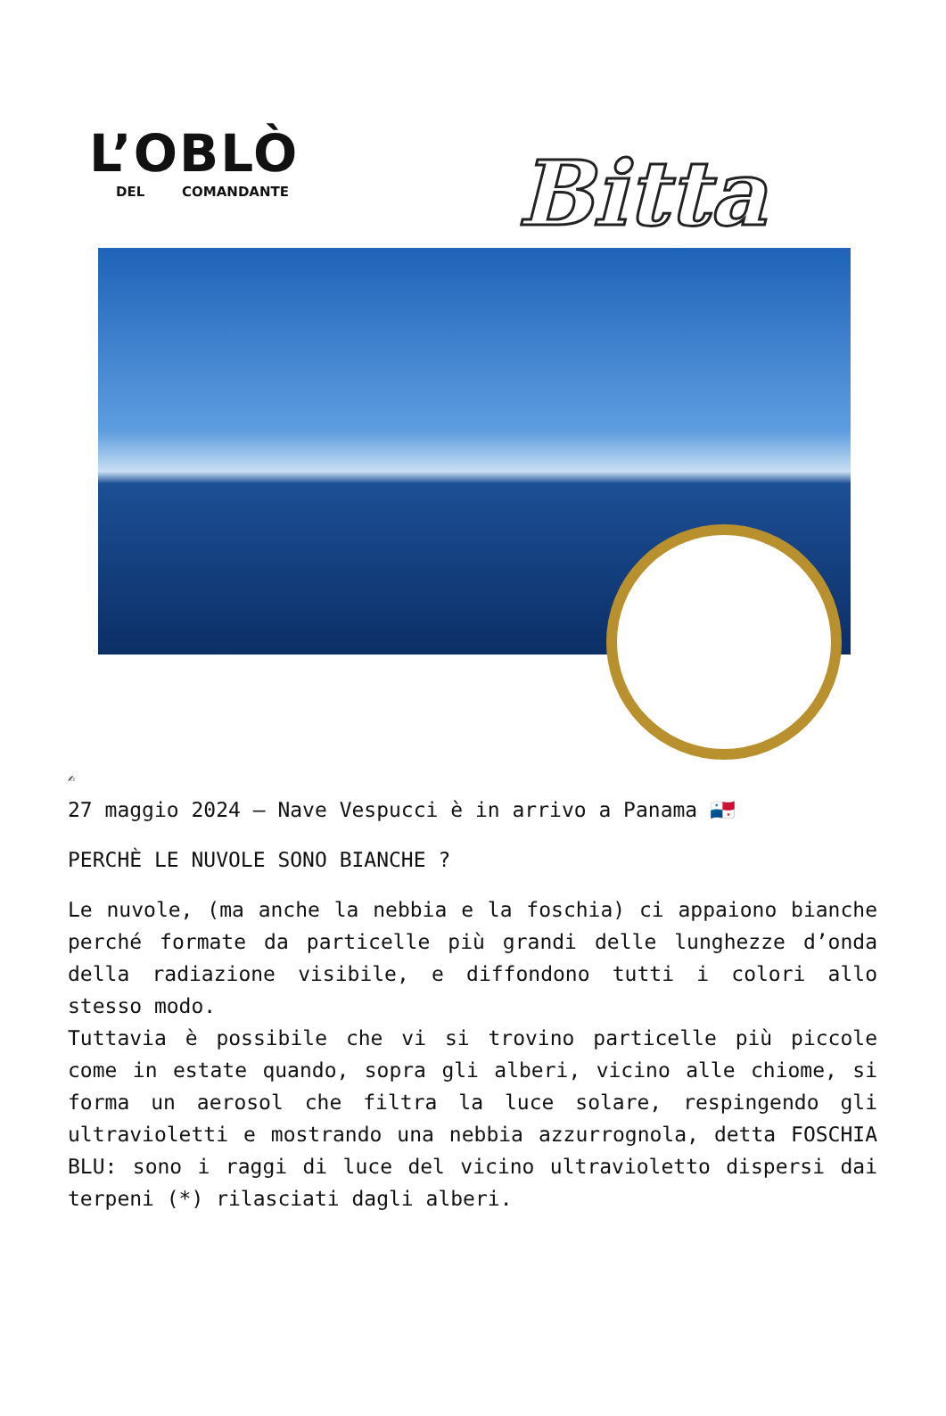L’OBLÒ
DEL COMANDANTE
Bitta
✍
27 maggio 2024 – Nave Vespucci è in arrivo a Panama 🇵🇦
PERCHÈ LE NUVOLE SONO BIANCHE ?
Le nuvole, (ma anche la nebbia e la foschia) ci appaiono bianche perché formate da particelle più grandi delle lunghezze d’onda della radiazione visibile, e diffondono tutti i colori allo stesso modo.
Tuttavia è possibile che vi si trovino particelle più piccole come in estate quando, sopra gli alberi, vicino alle chiome, si forma un aerosol che filtra la luce solare, respingendo gli ultravioletti e mostrando una nebbia azzurrognola, detta FOSCHIA BLU: sono i raggi di luce del vicino ultravioletto dispersi dai terpeni (*) rilasciati dagli alberi.